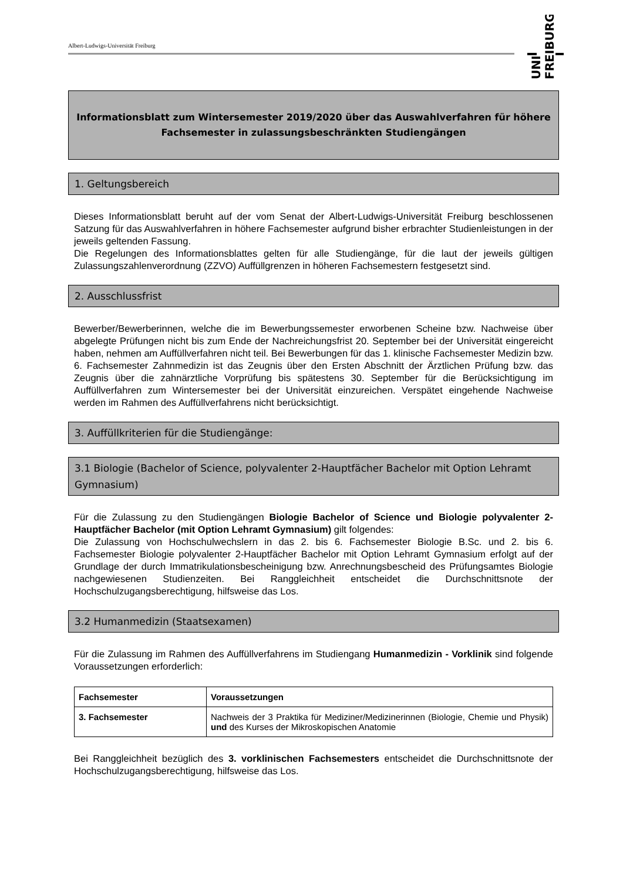Albert-Ludwigs-Universität Freiburg
FREIBURG
UNI
Informationsblatt zum Wintersemester 2019/2020 über das Auswahlverfahren für höhere Fachsemester in zulassungsbeschränkten Studiengängen
1. Geltungsbereich
Dieses Informationsblatt beruht auf der vom Senat der Albert-Ludwigs-Universität Freiburg beschlossenen Satzung für das Auswahlverfahren in höhere Fachsemester aufgrund bisher erbrachter Studienleistungen in der jeweils geltenden Fassung.
Die Regelungen des Informationsblattes gelten für alle Studiengänge, für die laut der jeweils gültigen Zulassungszahlenverordnung (ZZVO) Auffüllgrenzen in höheren Fachsemestern festgesetzt sind.
2. Ausschlussfrist
Bewerber/Bewerberinnen, welche die im Bewerbungssemester erworbenen Scheine bzw. Nachweise über abgelegte Prüfungen nicht bis zum Ende der Nachreichungsfrist 20. September bei der Universität eingereicht haben, nehmen am Auffüllverfahren nicht teil. Bei Bewerbungen für das 1. klinische Fachsemester Medizin bzw. 6. Fachsemester Zahnmedizin ist das Zeugnis über den Ersten Abschnitt der Ärztlichen Prüfung bzw. das Zeugnis über die zahnärztliche Vorprüfung bis spätestens 30. September für die Berücksichtigung im Auffüllverfahren zum Wintersemester bei der Universität einzureichen. Verspätet eingehende Nachweise werden im Rahmen des Auffüllverfahrens nicht berücksichtigt.
3. Auffüllkriterien für die Studiengänge:
3.1 Biologie (Bachelor of Science, polyvalenter 2-Hauptfächer Bachelor mit Option Lehramt Gymnasium)
Für die Zulassung zu den Studiengängen Biologie Bachelor of Science und Biologie polyvalenter 2-Hauptfächer Bachelor (mit Option Lehramt Gymnasium) gilt folgendes:
Die Zulassung von Hochschulwechslern in das 2. bis 6. Fachsemester Biologie B.Sc. und 2. bis 6. Fachsemester Biologie polyvalenter 2-Hauptfächer Bachelor mit Option Lehramt Gymnasium erfolgt auf der Grundlage der durch Immatrikulationsbescheinigung bzw. Anrechnungsbescheid des Prüfungsamtes Biologie nachgewiesenen Studienzeiten. Bei Ranggleichheit entscheidet die Durchschnittsnote der Hochschulzugangsberechtigung, hilfsweise das Los.
3.2 Humanmedizin (Staatsexamen)
Für die Zulassung im Rahmen des Auffüllverfahrens im Studiengang Humanmedizin - Vorklinik sind folgende Voraussetzungen erforderlich:
| Fachsemester | Voraussetzungen |
| --- | --- |
| 3. Fachsemester | Nachweis der 3 Praktika für Mediziner/Medizinerinnen (Biologie, Chemie und Physik) und des Kurses der Mikroskopischen Anatomie |
Bei Ranggleichheit bezüglich des 3. vorklinischen Fachsemesters entscheidet die Durchschnittsnote der Hochschulzugangsberechtigung, hilfsweise das Los.